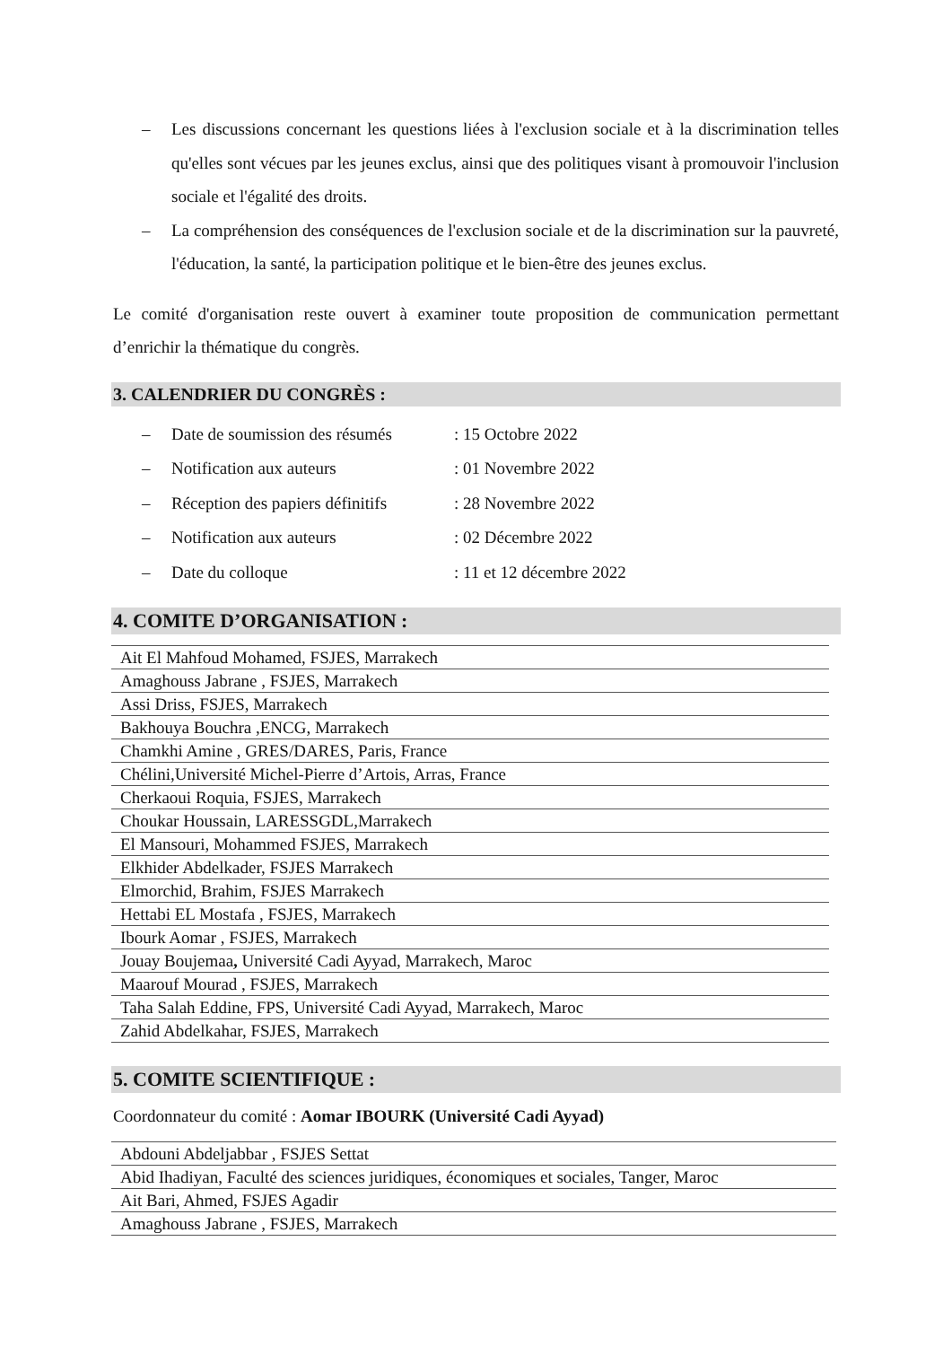– Les discussions concernant les questions liées à l'exclusion sociale et à la discrimination telles qu'elles sont vécues par les jeunes exclus, ainsi que des politiques visant à promouvoir l'inclusion sociale et l'égalité des droits.
– La compréhension des conséquences de l'exclusion sociale et de la discrimination sur la pauvreté, l'éducation, la santé, la participation politique et le bien-être des jeunes exclus.
Le comité d'organisation reste ouvert à examiner toute proposition de communication permettant d’enrichir la thématique du congrès.
3. CALENDRIER DU CONGRÈS :
– Date de soumission des résumés: 15 Octobre 2022
– Notification aux auteurs: 01 Novembre 2022
– Réception des papiers définitifs: 28 Novembre 2022
– Notification aux auteurs: 02 Décembre 2022
– Date du colloque: 11 et 12 décembre 2022
4. COMITE D’ORGANISATION :
| Ait El Mahfoud Mohamed, FSJES, Marrakech |
| Amaghouss Jabrane , FSJES, Marrakech |
| Assi Driss, FSJES, Marrakech |
| Bakhouya Bouchra ,ENCG, Marrakech |
| Chamkhi Amine , GRES/DARES, Paris, France |
| Chélini,Université Michel-Pierre d’Artois, Arras, France |
| Cherkaoui Roquia, FSJES, Marrakech |
| Choukar Houssain, LARESSGDL,Marrakech |
| El Mansouri, Mohammed FSJES, Marrakech |
| Elkhider Abdelkader, FSJES Marrakech |
| Elmorchid, Brahim, FSJES Marrakech |
| Hettabi EL Mostafa , FSJES, Marrakech |
| Ibourk Aomar , FSJES, Marrakech |
| Jouay Boujemaa , Université Cadi Ayyad, Marrakech, Maroc |
| Maarouf Mourad , FSJES, Marrakech |
| Taha Salah Eddine, FPS, Université Cadi Ayyad, Marrakech, Maroc |
| Zahid Abdelkahar, FSJES, Marrakech |
5. COMITE SCIENTIFIQUE :
Coordonnateur du comité : Aomar IBOURK (Université Cadi Ayyad)
| Abdouni Abdeljabbar , FSJES Settat |
| Abid Ihadiyan, Faculté des sciences juridiques, économiques et sociales, Tanger, Maroc |
| Ait Bari, Ahmed, FSJES Agadir |
| Amaghouss Jabrane , FSJES, Marrakech |